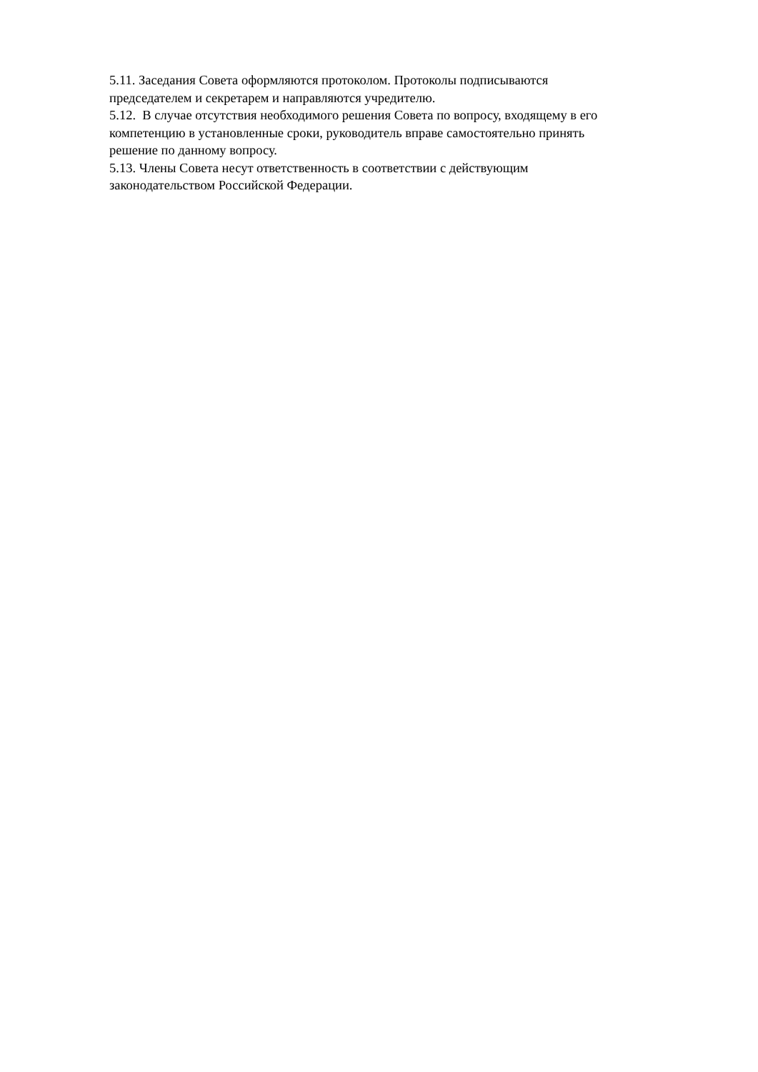5.11. Заседания Совета оформляются протоколом. Протоколы подписываются
председателем и секретарем и направляются учредителю.
5.12. В случае отсутствия необходимого решения Совета по вопросу, входящему в его
компетенцию в установленные сроки, руководитель вправе самостоятельно принять
решение по данному вопросу.
5.13. Члены Совета несут ответственность в соответствии с действующим
законодательством Российской Федерации.